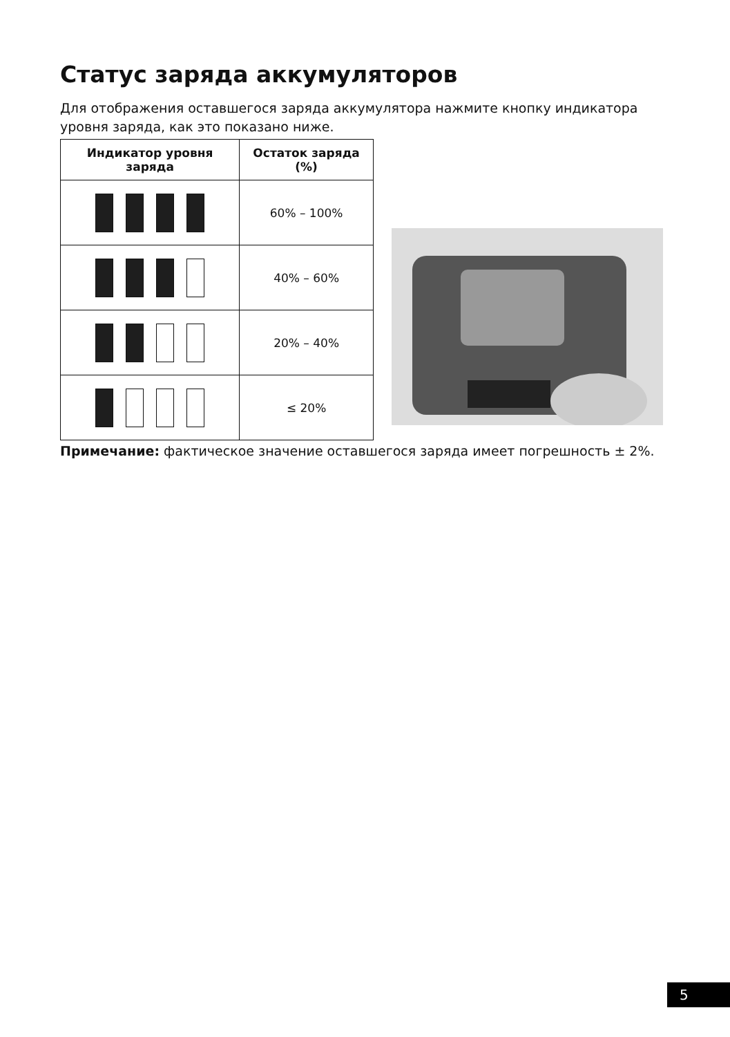Статус заряда аккумуляторов
Для отображения оставшегося заряда аккумулятора нажмите кнопку индикатора уровня заряда, как это показано ниже.
| Индикатор уровня заряда | Остаток заряда (%) |
| --- | --- |
| | 60% – 100% |
| | 40% – 60% |
| | 20% – 40% |
| | ≤ 20% |
Примечание: фактическое значение оставшегося заряда имеет погрешность ± 2%.
5